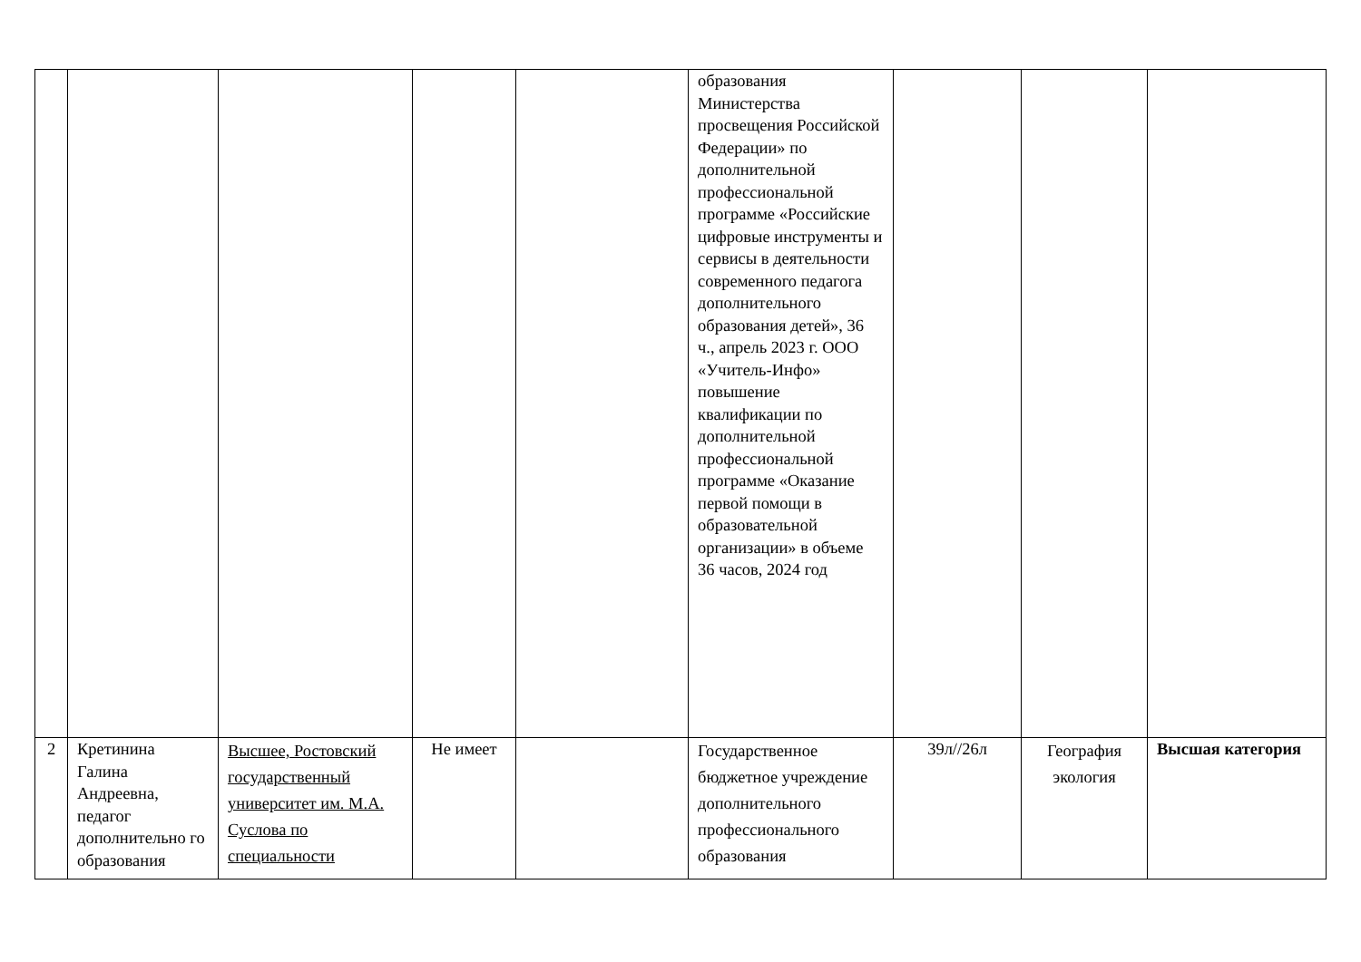| | | | | | образования Министерства просвещения Российской Федерации» по дополнительной профессиональной программе «Российские цифровые инструменты и сервисы в деятельности современного педагога дополнительного образования детей», 36 ч., апрель 2023 г. ООО «Учитель-Инфо» повышение квалификации по дополнительной профессиональной программе «Оказание первой помощи в образовательной организации» в объеме 36 часов, 2024 год | | | |
| 2 | Кретинина Галина Андреевна, педагог дополнительно го образования | Высшее, Ростовский государственный университет им. М.А. Суслова по специальности | Не имеет | | Государственное бюджетное учреждение дополнительного профессионального образования | 39л//26л | География экология | Высшая категория |